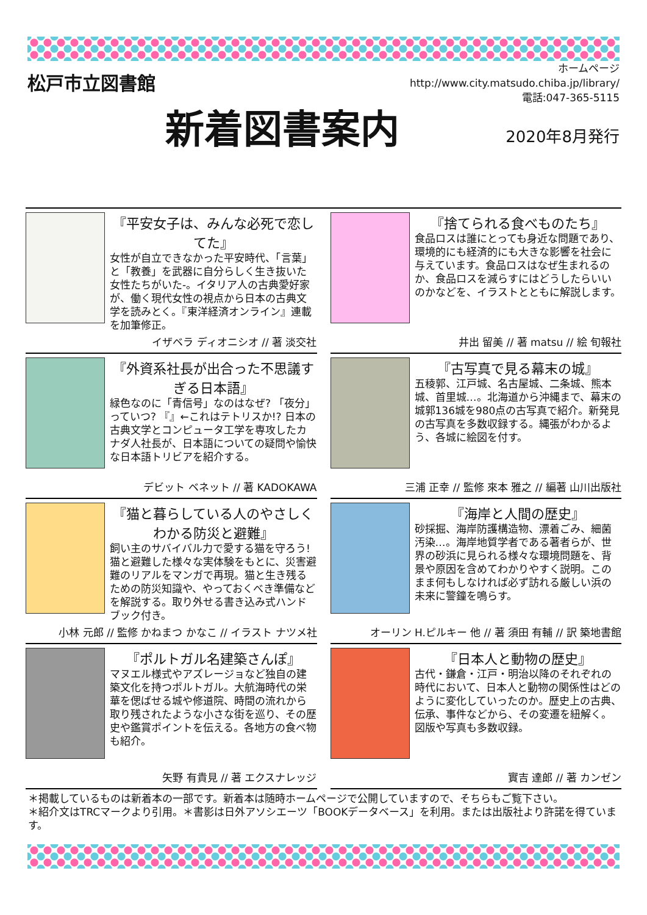松戸市立図書館
新着図書案内
ホームページ
http://www.city.matsudo.chiba.jp/library/
電話:047-365-5115
2020年8月発行
『平安女子は、みんな必死で恋してた』
女性が自立できなかった平安時代、「言葉」と「教養」を武器に自分らしく生き抜いた女性たちがいた-。イタリア人の古典愛好家が、働く現代女性の視点から日本の古典文学を読みとく。『東洋経済オンライン』連載を加筆修正。
イザベラ ディオニシオ // 著 淡交社
『捨てられる食べものたち』
食品ロスは誰にとっても身近な問題であり、環境的にも経済的にも大きな影響を社会に与えています。食品ロスはなぜ生まれるのか、食品ロスを減らすにはどうしたらいいのかなどを、イラストとともに解説します。
井出 留美 // 著 matsu // 絵 旬報社
『外資系社長が出合った不思議すぎる日本語』
緑色なのに「青信号」なのはなぜ? 「夜分」っていつ? 『』←これはテトリスか!? 日本の古典文学とコンピュータ工学を専攻したカナダ人社長が、日本語についての疑問や愉快な日本語トリビアを紹介する。
デビット ベネット // 著 KADOKAWA
『古写真で見る幕末の城』
五稜郭、江戸城、名古屋城、二条城、熊本城、首里城…。北海道から沖縄まで、幕末の城郭136城を980点の古写真で紹介。新発見の古写真を多数収録する。縄張がわかるよう、各城に絵図を付す。
三浦 正幸 // 監修 來本 雅之 // 編著 山川出版社
『猫と暮らしている人のやさしくわかる防災と避難』
飼い主のサバイバル力で愛する猫を守ろう! 猫と避難した様々な実体験をもとに、災害避難のリアルをマンガで再現。猫と生き残るための防災知識や、やっておくべき準備などを解説する。取り外せる書き込み式ハンドブック付き。
小林 元郎 // 監修 かねまつ かなこ // イラスト ナツメ社
『海岸と人間の歴史』
砂採掘、海岸防護構造物、漂着ごみ、細菌汚染…。海岸地質学者である著者らが、世界の砂浜に見られる様々な環境問題を、背景や原因を含めてわかりやすく説明。このまま何もしなければ必ず訪れる厳しい浜の未来に警鐘を鳴らす。
オーリン H.ピルキー 他 // 著 須田 有輔 // 訳 築地書館
『ポルトガル名建築さんぽ』
マヌエル様式やアズレージョなど独自の建築文化を持つポルトガル。大航海時代の栄華を偲ばせる城や修道院、時間の流れから取り残されたような小さな街を巡り、その歴史や鑑賞ポイントを伝える。各地方の食べ物も紹介。
矢野 有貴見 // 著 エクスナレッジ
『日本人と動物の歴史』
古代・鎌倉・江戸・明治以降のそれぞれの時代において、日本人と動物の関係性はどのように変化していったのか。歴史上の古典、伝承、事件などから、その変遷を紐解く。図版や写真も多数収録。
實吉 達郎 // 著 カンゼン
＊掲載しているものは新着本の一部です。新着本は随時ホームページで公開していますので、そちらもご覧下さい。
＊紹介文はTRCマークより引用。＊書影は日外アソシエーツ「BOOKデータベース」を利用。または出版社より許諾を得ています。